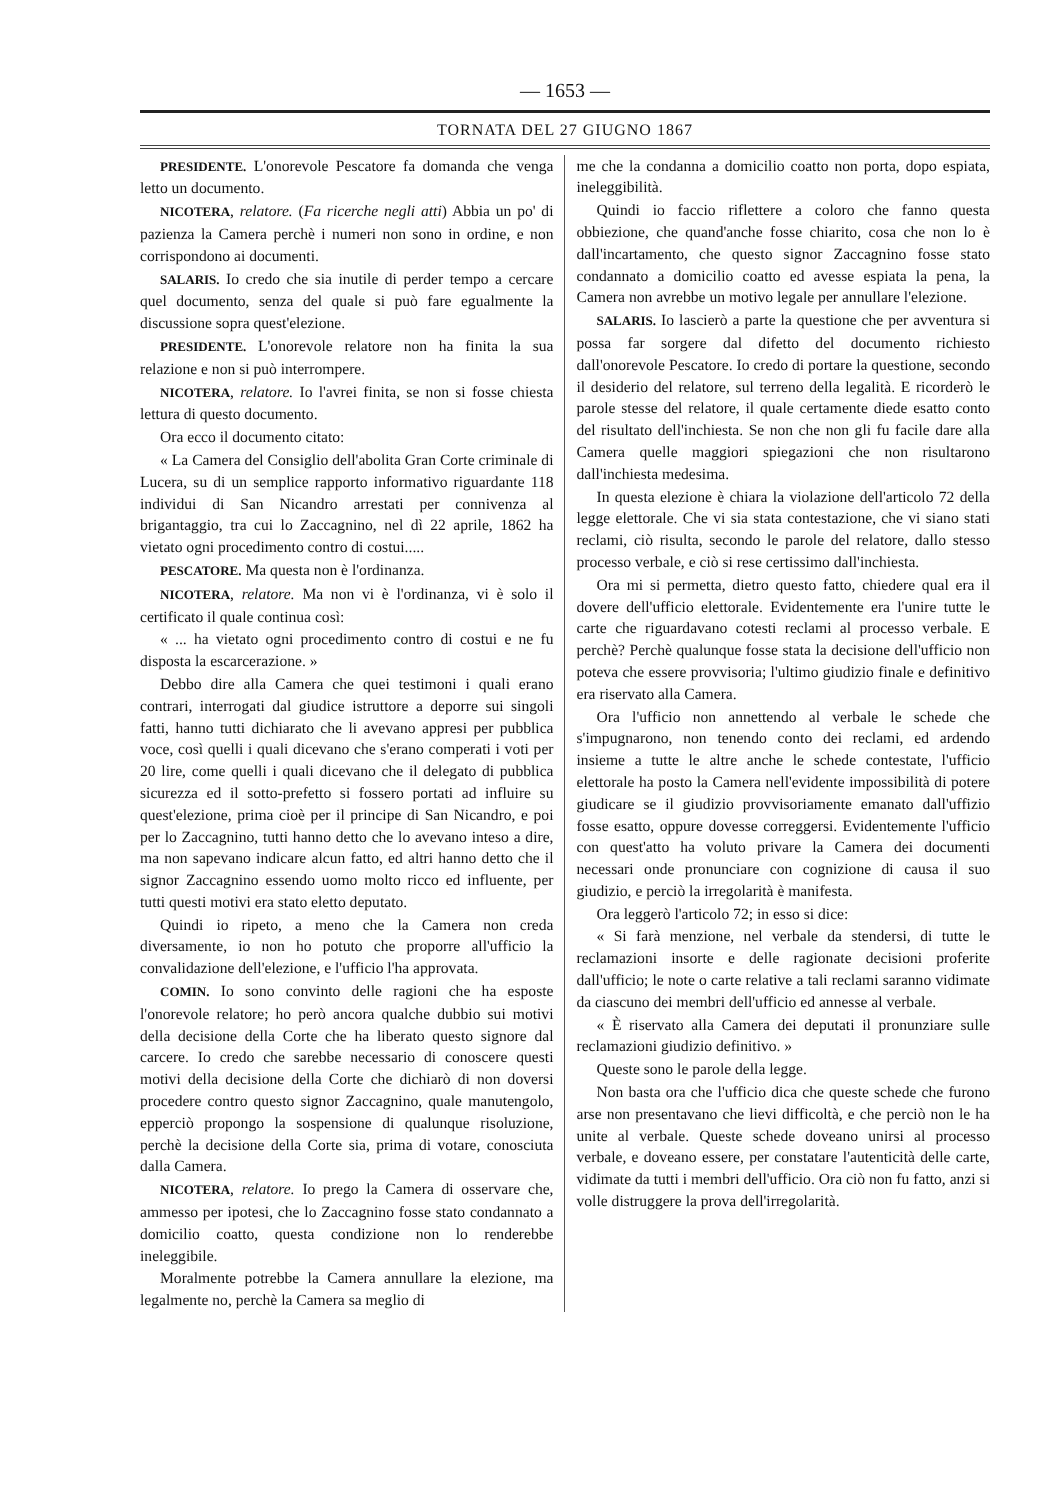— 1653 —
TORNATA DEL 27 GIUGNO 1867
PRESIDENTE. L'onorevole Pescatore fa domanda che venga letto un documento.
NICOTERA, relatore. (Fa ricerche negli atti) Abbia un po' di pazienza la Camera perchè i numeri non sono in ordine, e non corrispondono ai documenti.
SALARIS. Io credo che sia inutile di perder tempo a cercare quel documento, senza del quale si può fare egualmente la discussione sopra quest'elezione.
PRESIDENTE. L'onorevole relatore non ha finita la sua relazione e non si può interrompere.
NICOTERA, relatore. Io l'avrei finita, se non si fosse chiesta lettura di questo documento.
Ora ecco il documento citato:
« La Camera del Consiglio dell'abolita Gran Corte criminale di Lucera, su di un semplice rapporto informativo riguardante 118 individui di San Nicandro arrestati per connivenza al brigantaggio, tra cui lo Zaccagnino, nel dì 22 aprile, 1862 ha vietato ogni procedimento contro di costui.....
PESCATORE. Ma questa non è l'ordinanza.
NICOTERA, relatore. Ma non vi è l'ordinanza, vi è solo il certificato il quale continua così:
« ... ha vietato ogni procedimento contro di costui e ne fu disposta la escarcerazione. »
Debbo dire alla Camera che quei testimoni i quali erano contrari, interrogati dal giudice istruttore a deporre sui singoli fatti, hanno tutti dichiarato che li avevano appresi per pubblica voce, così quelli i quali dicevano che s'erano comperati i voti per 20 lire, come quelli i quali dicevano che il delegato di pubblica sicurezza ed il sotto-prefetto si fossero portati ad influire su quest'elezione, prima cioè per il principe di San Nicandro, e poi per lo Zaccagnino, tutti hanno detto che lo avevano inteso a dire, ma non sapevano indicare alcun fatto, ed altri hanno detto che il signor Zaccagnino essendo uomo molto ricco ed influente, per tutti questi motivi era stato eletto deputato.
Quindi io ripeto, a meno che la Camera non creda diversamente, io non ho potuto che proporre all'ufficio la convalidazione dell'elezione, e l'ufficio l'ha approvata.
COMIN. Io sono convinto delle ragioni che ha esposte l'onorevole relatore; ho però ancora qualche dubbio sui motivi della decisione della Corte che ha liberato questo signore dal carcere. Io credo che sarebbe necessario di conoscere questi motivi della decisione della Corte che dichiarò di non doversi procedere contro questo signor Zaccagnino, quale manutengolo, epperciò propongo la sospensione di qualunque risoluzione, perchè la decisione della Corte sia, prima di votare, conosciuta dalla Camera.
NICOTERA, relatore. Io prego la Camera di osservare che, ammesso per ipotesi, che lo Zaccagnino fosse stato condannato a domicilio coatto, questa condizione non lo renderebbe ineleggibile.
Moralmente potrebbe la Camera annullare la elezione, ma legalmente no, perchè la Camera sa meglio di
me che la condanna a domicilio coatto non porta, dopo espiata, ineleggibilità.
Quindi io faccio riflettere a coloro che fanno questa obbiezione, che quand'anche fosse chiarito, cosa che non lo è dall'incartamento, che questo signor Zaccagnino fosse stato condannato a domicilio coatto ed avesse espiata la pena, la Camera non avrebbe un motivo legale per annullare l'elezione.
SALARIS. Io lascierò a parte la questione che per avventura si possa far sorgere dal difetto del documento richiesto dall'onorevole Pescatore. Io credo di portare la questione, secondo il desiderio del relatore, sul terreno della legalità. E ricorderò le parole stesse del relatore, il quale certamente diede esatto conto del risultato dell'inchiesta. Se non che non gli fu facile dare alla Camera quelle maggiori spiegazioni che non risultarono dall'inchiesta medesima.
In questa elezione è chiara la violazione dell'articolo 72 della legge elettorale. Che vi sia stata contestazione, che vi siano stati reclami, ciò risulta, secondo le parole del relatore, dallo stesso processo verbale, e ciò si rese certissimo dall'inchiesta.
Ora mi si permetta, dietro questo fatto, chiedere qual era il dovere dell'ufficio elettorale. Evidentemente era l'unire tutte le carte che riguardavano cotesti reclami al processo verbale. E perchè? Perchè qualunque fosse stata la decisione dell'ufficio non poteva che essere provvisoria; l'ultimo giudizio finale e definitivo era riservato alla Camera.
Ora l'ufficio non annettendo al verbale le schede che s'impugnarono, non tenendo conto dei reclami, ed ardendo insieme a tutte le altre anche le schede contestate, l'ufficio elettorale ha posto la Camera nell'evidente impossibilità di potere giudicare se il giudizio provvisoriamente emanato dall'uffizio fosse esatto, oppure dovesse correggersi. Evidentemente l'ufficio con quest'atto ha voluto privare la Camera dei documenti necessari onde pronunciare con cognizione di causa il suo giudizio, e perciò la irregolarità è manifesta.
Ora leggerò l'articolo 72; in esso si dice:
« Si farà menzione, nel verbale da stendersi, di tutte le reclamazioni insorte e delle ragionate decisioni proferite dall'ufficio; le note o carte relative a tali reclami saranno vidimate da ciascuno dei membri dell'ufficio ed annesse al verbale.
« È riservato alla Camera dei deputati il pronunziare sulle reclamazioni giudizio definitivo. »
Queste sono le parole della legge.
Non basta ora che l'ufficio dica che queste schede che furono arse non presentavano che lievi difficoltà, e che perciò non le ha unite al verbale. Queste schede doveano unirsi al processo verbale, e doveano essere, per constatare l'autenticità delle carte, vidimate da tutti i membri dell'ufficio. Ora ciò non fu fatto, anzi si volle distruggere la prova dell'irregolarità.